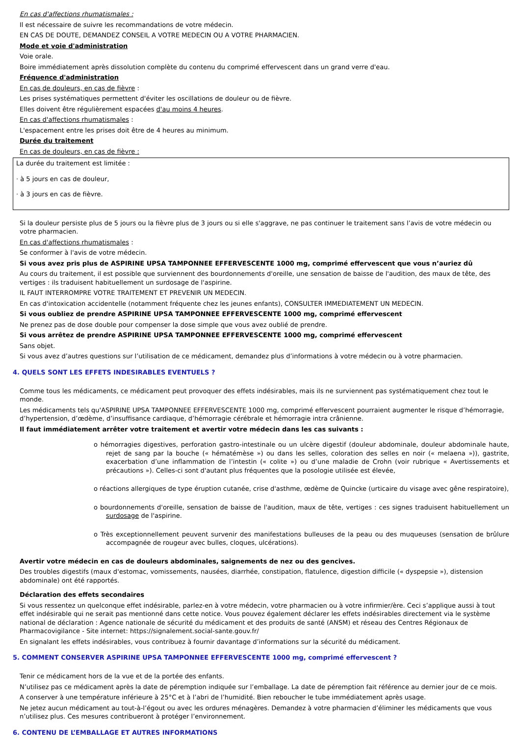En cas d'affections rhumatismales :
Il est nécessaire de suivre les recommandations de votre médecin.
EN CAS DE DOUTE, DEMANDEZ CONSEIL A VOTRE MEDECIN OU A VOTRE PHARMACIEN.
Mode et voie d'administration
Voie orale.
Boire immédiatement après dissolution complète du contenu du comprimé effervescent dans un grand verre d'eau.
Fréquence d'administration
En cas de douleurs, en cas de fièvre :
Les prises systématiques permettent d'éviter les oscillations de douleur ou de fièvre.
Elles doivent être régulièrement espacées d'au moins 4 heures.
En cas d'affections rhumatismales :
L'espacement entre les prises doit être de 4 heures au minimum.
Durée du traitement
En cas de douleurs, en cas de fièvre :
La durée du traitement est limitée :
· à 5 jours en cas de douleur,
· à 3 jours en cas de fièvre.
Si la douleur persiste plus de 5 jours ou la fièvre plus de 3 jours ou si elle s'aggrave, ne pas continuer le traitement sans l’avis de votre médecin ou votre pharmacien.
En cas d'affections rhumatismales :
Se conformer à l'avis de votre médecin.
Si vous avez pris plus de ASPIRINE UPSA TAMPONNEE EFFERVESCENTE 1000 mg, comprimé effervescent que vous n’auriez dû
Au cours du traitement, il est possible que surviennent des bourdonnements d'oreille, une sensation de baisse de l'audition, des maux de tête, des vertiges : ils traduisent habituellement un surdosage de l'aspirine.
IL FAUT INTERROMPRE VOTRE TRAITEMENT ET PREVENIR UN MEDECIN.
En cas d'intoxication accidentelle (notamment fréquente chez les jeunes enfants), CONSULTER IMMEDIATEMENT UN MEDECIN.
Si vous oubliez de prendre ASPIRINE UPSA TAMPONNEE EFFERVESCENTE 1000 mg, comprimé effervescent
Ne prenez pas de dose double pour compenser la dose simple que vous avez oublié de prendre.
Si vous arrêtez de prendre ASPIRINE UPSA TAMPONNEE EFFERVESCENTE 1000 mg, comprimé effervescent
Sans objet.
Si vous avez d’autres questions sur l’utilisation de ce médicament, demandez plus d’informations à votre médecin ou à votre pharmacien.
4. QUELS SONT LES EFFETS INDESIRABLES EVENTUELS ?
Comme tous les médicaments, ce médicament peut provoquer des effets indésirables, mais ils ne surviennent pas systématiquement chez tout le monde.
Les médicaments tels qu'ASPIRINE UPSA TAMPONNEE EFFERVESCENTE 1000 mg, comprimé effervescent pourraient augmenter le risque d’hémorragie, d’hypertension, d’œdème, d’insuffisance cardiaque, d’hémorragie cérébrale et hémorragie intra crânienne.
Il faut immédiatement arrêter votre traitement et avertir votre médecin dans les cas suivants :
o hémorragies digestives, perforation gastro-intestinale ou un ulcère digestif (douleur abdominale, douleur abdominale haute, rejet de sang par la bouche (« hématémèse ») ou dans les selles, coloration des selles en noir (« melaena »)), gastrite, exacerbation d’une inflammation de l’intestin (« colite ») ou d’une maladie de Crohn (voir rubrique « Avertissements et précautions »). Celles-ci sont d'autant plus fréquentes que la posologie utilisée est élevée,
o réactions allergiques de type éruption cutanée, crise d'asthme, œdème de Quincke (urticaire du visage avec gêne respiratoire),
o bourdonnements d'oreille, sensation de baisse de l'audition, maux de tête, vertiges : ces signes traduisent habituellement un surdosage de l'aspirine.
o Très exceptionnellement peuvent survenir des manifestations bulleuses de la peau ou des muqueuses (sensation de brûlure accompagnée de rougeur avec bulles, cloques, ulcérations).
Avertir votre médecin en cas de douleurs abdominales, saignements de nez ou des gencives.
Des troubles digestifs (maux d'estomac, vomissements, nausées, diarrhée, constipation, flatulence, digestion difficile (« dyspepsie »), distension abdominale) ont été rapportés.
Déclaration des effets secondaires
Si vous ressentez un quelconque effet indésirable, parlez-en à votre médecin, votre pharmacien ou à votre infirmier/ère. Ceci s’applique aussi à tout effet indésirable qui ne serait pas mentionné dans cette notice. Vous pouvez également déclarer les effets indésirables directement via le système national de déclaration : Agence nationale de sécurité du médicament et des produits de santé (ANSM) et réseau des Centres Régionaux de Pharmacovigilance - Site internet: https://signalement.social-sante.gouv.fr/
En signalant les effets indésirables, vous contribuez à fournir davantage d’informations sur la sécurité du médicament.
5. COMMENT CONSERVER ASPIRINE UPSA TAMPONNEE EFFERVESCENTE 1000 mg, comprimé effervescent ?
Tenir ce médicament hors de la vue et de la portée des enfants.
N’utilisez pas ce médicament après la date de péremption indiquée sur l’emballage. La date de péremption fait référence au dernier jour de ce mois.
A conserver à une température inférieure à 25°C et à l’abri de l’humidité. Bien reboucher le tube immédiatement après usage.
Ne jetez aucun médicament au tout-à-l’égout ou avec les ordures ménagères. Demandez à votre pharmacien d’éliminer les médicaments que vous n’utilisez plus. Ces mesures contribueront à protéger l’environnement.
6. CONTENU DE L’EMBALLAGE ET AUTRES INFORMATIONS